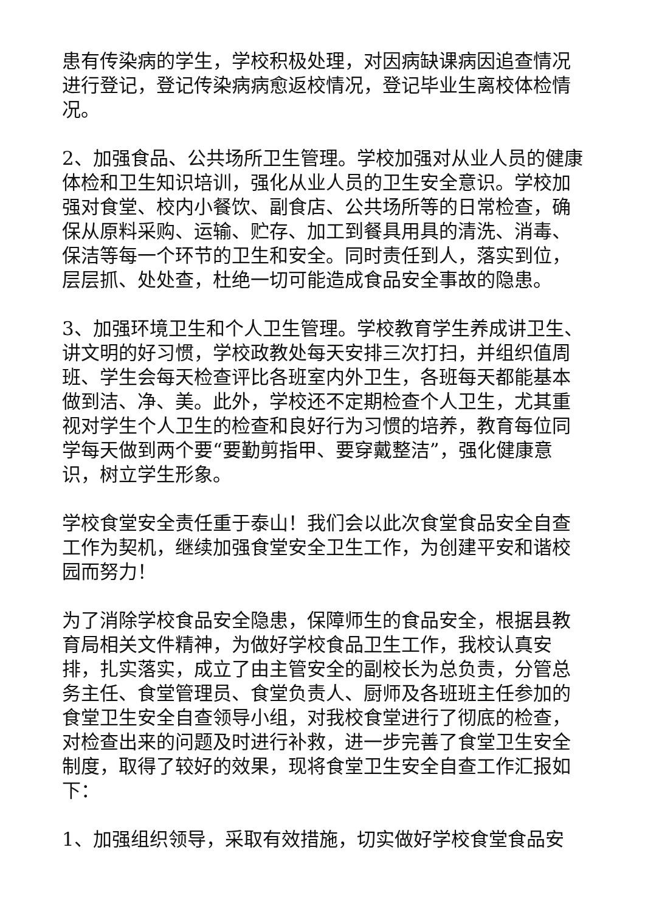患有传染病的学生，学校积极处理，对因病缺课病因追查情况进行登记，登记传染病病愈返校情况，登记毕业生离校体检情况。
2、加强食品、公共场所卫生管理。学校加强对从业人员的健康体检和卫生知识培训，强化从业人员的卫生安全意识。学校加强对食堂、校内小餐饮、副食店、公共场所等的日常检查，确保从原料采购、运输、贮存、加工到餐具用具的清洗、消毒、保洁等每一个环节的卫生和安全。同时责任到人，落实到位，层层抓、处处查，杜绝一切可能造成食品安全事故的隐患。
3、加强环境卫生和个人卫生管理。学校教育学生养成讲卫生、讲文明的好习惯，学校政教处每天安排三次打扫，并组织值周班、学生会每天检查评比各班室内外卫生，各班每天都能基本做到洁、净、美。此外，学校还不定期检查个人卫生，尤其重视对学生个人卫生的检查和良好行为习惯的培养，教育每位同学每天做到两个要“要勤剪指甲、要穿戴整洁”，强化健康意识，树立学生形象。
学校食堂安全责任重于泰山！我们会以此次食堂食品安全自查工作为契机，继续加强食堂安全卫生工作，为创建平安和谐校园而努力！
为了消除学校食品安全隐患，保障师生的食品安全，根据县教育局相关文件精神，为做好学校食品卫生工作，我校认真安排，扎实落实，成立了由主管安全的副校长为总负责，分管总务主任、食堂管理员、食堂负责人、厨师及各班班主任参加的食堂卫生安全自查领导小组，对我校食堂进行了彻底的检查，对检查出来的问题及时进行补救，进一步完善了食堂卫生安全制度，取得了较好的效果，现将食堂卫生安全自查工作汇报如下：
1、加强组织领导，采取有效措施，切实做好学校食堂食品安